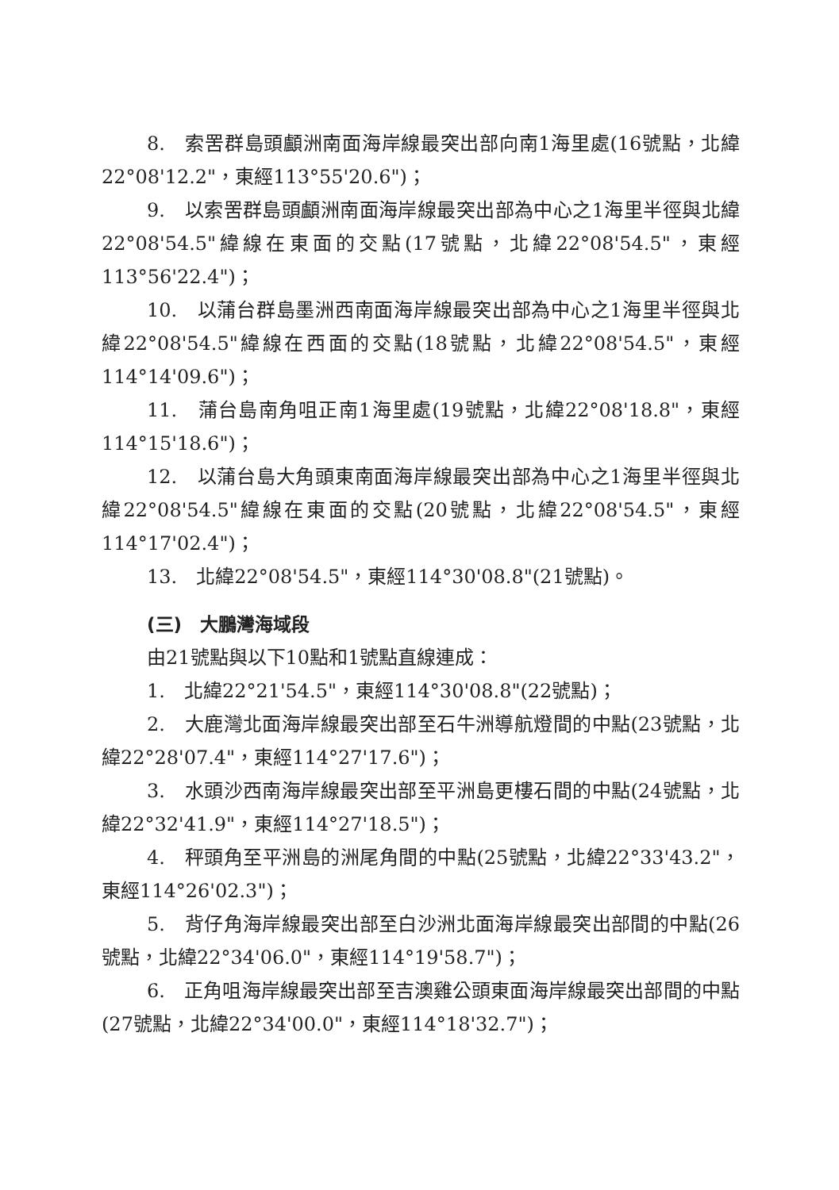8.　索罟群島頭顱洲南面海岸線最突出部向南1海里處(16號點，北緯22°08'12.2"，東經113°55'20.6")；
9.　以索罟群島頭顱洲南面海岸線最突出部為中心之1海里半徑與北緯22°08'54.5"緯線在東面的交點(17號點，北緯22°08'54.5"，東經113°56'22.4")；
10.　以蒲台群島墨洲西南面海岸線最突出部為中心之1海里半徑與北緯22°08'54.5"緯線在西面的交點(18號點，北緯22°08'54.5"，東經114°14'09.6")；
11.　蒲台島南角咀正南1海里處(19號點，北緯22°08'18.8"，東經114°15'18.6")；
12.　以蒲台島大角頭東南面海岸線最突出部為中心之1海里半徑與北緯22°08'54.5"緯線在東面的交點(20號點，北緯22°08'54.5"，東經114°17'02.4")；
13.　北緯22°08'54.5"，東經114°30'08.8"(21號點)。
(三)　大鵬灣海域段
由21號點與以下10點和1號點直線連成：
1.　北緯22°21'54.5"，東經114°30'08.8"(22號點)；
2.　大鹿灣北面海岸線最突出部至石牛洲導航燈間的中點(23號點，北緯22°28'07.4"，東經114°27'17.6")；
3.　水頭沙西南海岸線最突出部至平洲島更樓石間的中點(24號點，北緯22°32'41.9"，東經114°27'18.5")；
4.　秤頭角至平洲島的洲尾角間的中點(25號點，北緯22°33'43.2"，東經114°26'02.3")；
5.　背仔角海岸線最突出部至白沙洲北面海岸線最突出部間的中點(26號點，北緯22°34'06.0"，東經114°19'58.7")；
6.　正角咀海岸線最突出部至吉澳雞公頭東面海岸線最突出部間的中點(27號點，北緯22°34'00.0"，東經114°18'32.7")；